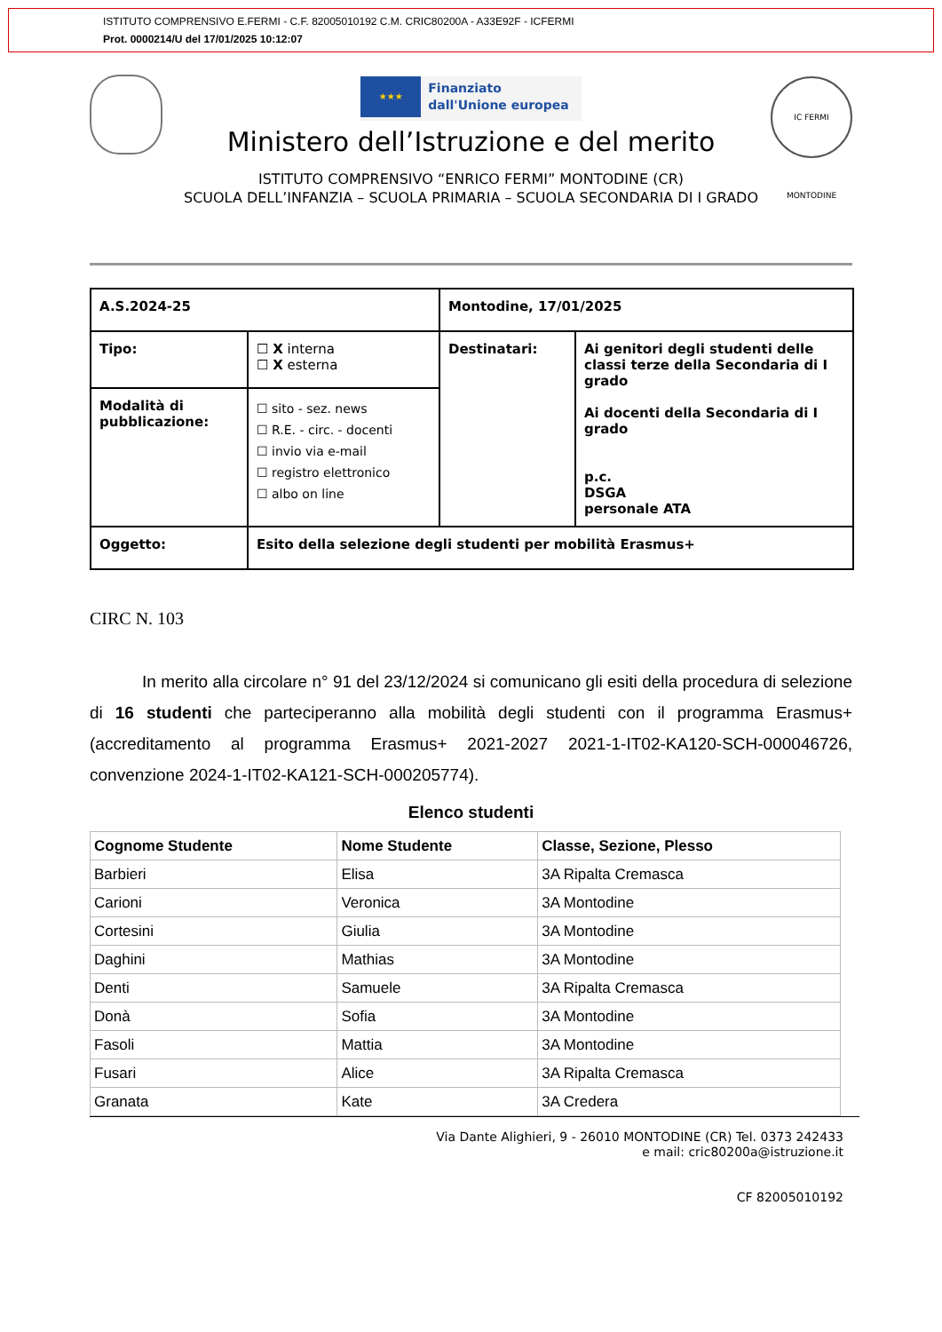ISTITUTO COMPRENSIVO E.FERMI - C.F. 82005010192 C.M. CRIC80200A - A33E92F - ICFERMI
Prot. 0000214/U del 17/01/2025 10:12:07
IC FERMI MONTODINE
★★★ Finanziato
dall'Unione europea
Ministero dell’Istruzione e del merito
ISTITUTO COMPRENSIVO “ENRICO FERMI” MONTODINE (CR)
SCUOLA DELL’INFANZIA – SCUOLA PRIMARIA – SCUOLA SECONDARIA DI I GRADO
| A.S.2024-25 | | Montodine, 17/01/2025 | |
| Tipo: | ☐ X interna ☐ X esterna | Destinatari: | Ai genitori degli studenti delle classi terze della Secondaria di I grado Ai docenti della Secondaria di I grado p.c. DSGA personale ATA |
| Modalità di pubblicazione: | ☐ sito - sez. news ☐ R.E. - circ. - docenti ☐ invio via e-mail ☐ registro elettronico ☐ albo on line | | |
| Oggetto: | Esito della selezione degli studenti per mobilità Erasmus+ | | |
CIRC N. 103
In merito alla circolare n° 91 del 23/12/2024 si comunicano gli esiti della procedura di selezione di 16 studenti che parteciperanno alla mobilità degli studenti con il programma Erasmus+ (accreditamento al programma Erasmus+ 2021-2027 2021-1-IT02-KA120-SCH-000046726, convenzione 2024-1-IT02-KA121-SCH-000205774).
Elenco studenti
| Cognome Studente | Nome Studente | Classe, Sezione, Plesso |
| --- | --- | --- |
| Barbieri | Elisa | 3A Ripalta Cremasca |
| Carioni | Veronica | 3A Montodine |
| Cortesini | Giulia | 3A Montodine |
| Daghini | Mathias | 3A Montodine |
| Denti | Samuele | 3A Ripalta Cremasca |
| Donà | Sofia | 3A Montodine |
| Fasoli | Mattia | 3A Montodine |
| Fusari | Alice | 3A Ripalta Cremasca |
| Granata | Kate | 3A Credera |
Via Dante Alighieri, 9 - 26010 MONTODINE (CR) Tel. 0373 242433
e mail: cric80200a@istruzione.it
CF 82005010192